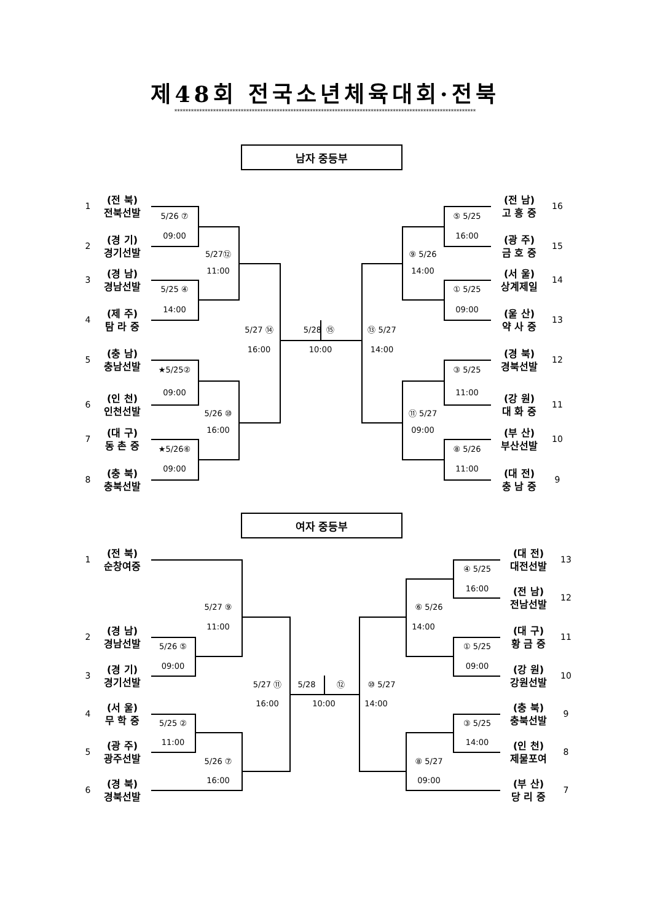제48회 전국소년체육대회·전북
*************************************************************************************************************
남자 중등부
1
(전 북)
전북선발
2
(경 기)
경기선발
3
(경 남)
경남선발
4
(제 주)
탐 라 중
5
(충 남)
충남선발
6
(인 천)
인천선발
7
(대 구)
동 촌 중
8
(충 북)
충북선발
5/26 ⑦
09:00
5/25 ④
14:00
★5/25②
09:00
★5/26⑥
09:00
5/27⑫
11:00
5/26 ⑩
16:00
5/27 ⑭
16:00
5/28 ⑮
10:00
⑬ 5/27
14:00
⑨ 5/26
14:00
⑪ 5/27
09:00
⑤ 5/25
16:00
① 5/25
09:00
③ 5/25
11:00
⑧ 5/26
11:00
(전 남)
고 흥 중
16
(광 주)
금 호 중
15
(서 울)
상계제일
14
(울 산)
약 사 중
13
(경 북)
경북선발
12
(강 원)
대 화 중
11
(부 산)
부산선발
10
(대 전)
충 남 중
9
여자 중등부
1
(전 북)
순창여중
2
(경 남)
경남선발
3
(경 기)
경기선발
4
(서 울)
무 학 중
5
(광 주)
광주선발
6
(경 북)
경북선발
5/27 ⑨
11:00
5/26 ⑤
09:00
5/25 ②
11:00
5/26 ⑦
16:00
5/27 ⑪
16:00
5/28
⑫
10:00
⑩ 5/27
14:00
⑥ 5/26
14:00
④ 5/25
16:00
① 5/25
09:00
③ 5/25
14:00
⑧ 5/27
09:00
(대 전)
대전선발
13
(전 남)
전남선발
12
(대 구)
황 금 중
11
(강 원)
강원선발
10
(충 북)
충북선발
9
(인 천)
제물포여
8
(부 산)
당 리 중
7